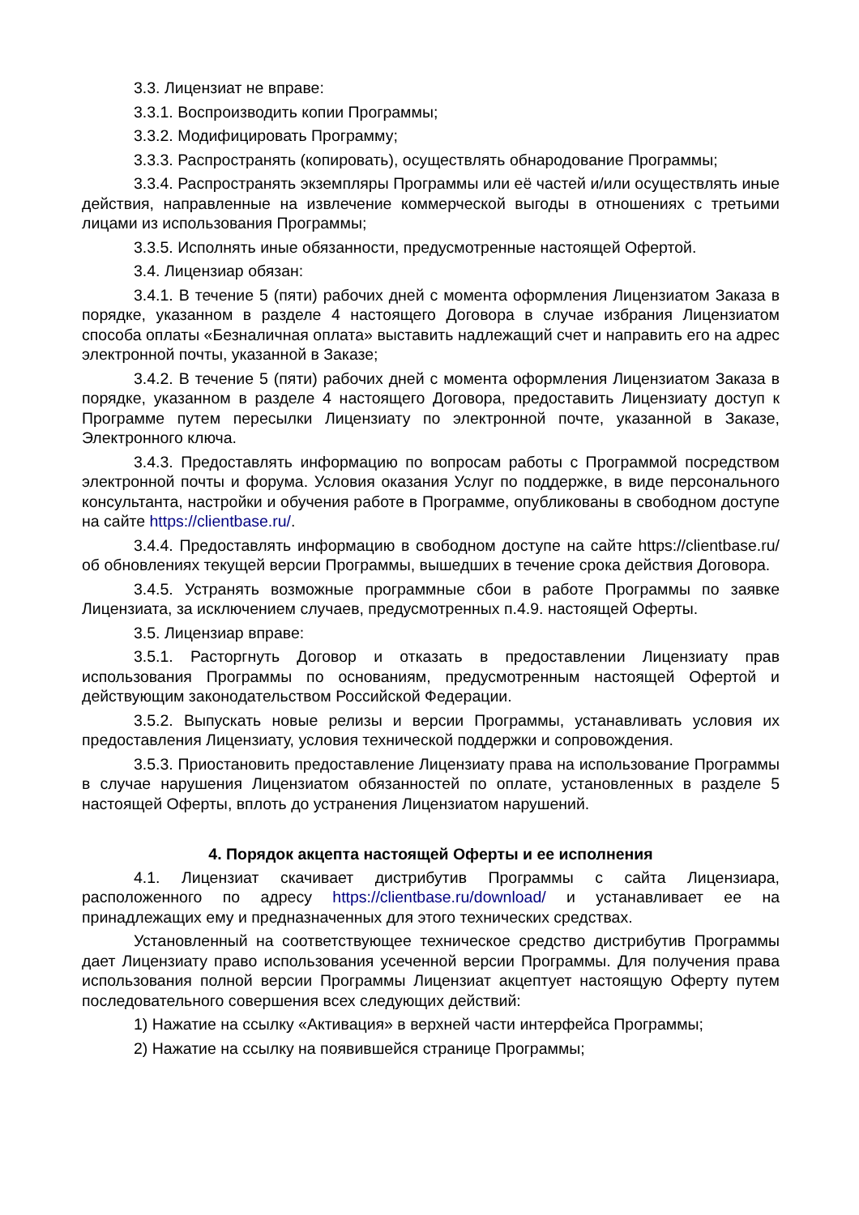3.3. Лицензиат не вправе:
3.3.1. Воспроизводить копии Программы;
3.3.2. Модифицировать Программу;
3.3.3. Распространять (копировать), осуществлять обнародование Программы;
3.3.4. Распространять экземпляры Программы или её частей и/или осуществлять иные действия, направленные на извлечение коммерческой выгоды в отношениях с третьими лицами из использования Программы;
3.3.5. Исполнять иные обязанности, предусмотренные настоящей Офертой.
3.4. Лицензиар обязан:
3.4.1. В течение 5 (пяти) рабочих дней с момента оформления Лицензиатом Заказа в порядке, указанном в разделе 4 настоящего Договора в случае избрания Лицензиатом способа оплаты «Безналичная оплата» выставить надлежащий счет и направить его на адрес электронной почты, указанной в Заказе;
3.4.2. В течение 5 (пяти) рабочих дней с момента оформления Лицензиатом Заказа в порядке, указанном в разделе 4 настоящего Договора, предоставить Лицензиату доступ к Программе путем пересылки Лицензиату по электронной почте, указанной в Заказе, Электронного ключа.
3.4.3. Предоставлять информацию по вопросам работы с Программой посредством электронной почты и форума. Условия оказания Услуг по поддержке, в виде персонального консультанта, настройки и обучения работе в Программе, опубликованы в свободном доступе на сайте https://clientbase.ru/.
3.4.4. Предоставлять информацию в свободном доступе на сайте https://clientbase.ru/ об обновлениях текущей версии Программы, вышедших в течение срока действия Договора.
3.4.5. Устранять возможные программные сбои в работе Программы по заявке Лицензиата, за исключением случаев, предусмотренных п.4.9. настоящей Оферты.
3.5. Лицензиар вправе:
3.5.1. Расторгнуть Договор и отказать в предоставлении Лицензиату прав использования Программы по основаниям, предусмотренным настоящей Офертой и действующим законодательством Российской Федерации.
3.5.2. Выпускать новые релизы и версии Программы, устанавливать условия их предоставления Лицензиату, условия технической поддержки и сопровождения.
3.5.3. Приостановить предоставление Лицензиату права на использование Программы в случае нарушения Лицензиатом обязанностей по оплате, установленных в разделе 5 настоящей Оферты, вплоть до устранения Лицензиатом нарушений.
4. Порядок акцепта настоящей Оферты и ее исполнения
4.1. Лицензиат скачивает дистрибутив Программы с сайта Лицензиара, расположенного по адресу https://clientbase.ru/download/ и устанавливает ее на принадлежащих ему и предназначенных для этого технических средствах.
Установленный на соответствующее техническое средство дистрибутив Программы дает Лицензиату право использования усеченной версии Программы. Для получения права использования полной версии Программы Лицензиат акцептует настоящую Оферту путем последовательного совершения всех следующих действий:
1) Нажатие на ссылку «Активация» в верхней части интерфейса Программы;
2) Нажатие на ссылку на появившейся странице Программы;